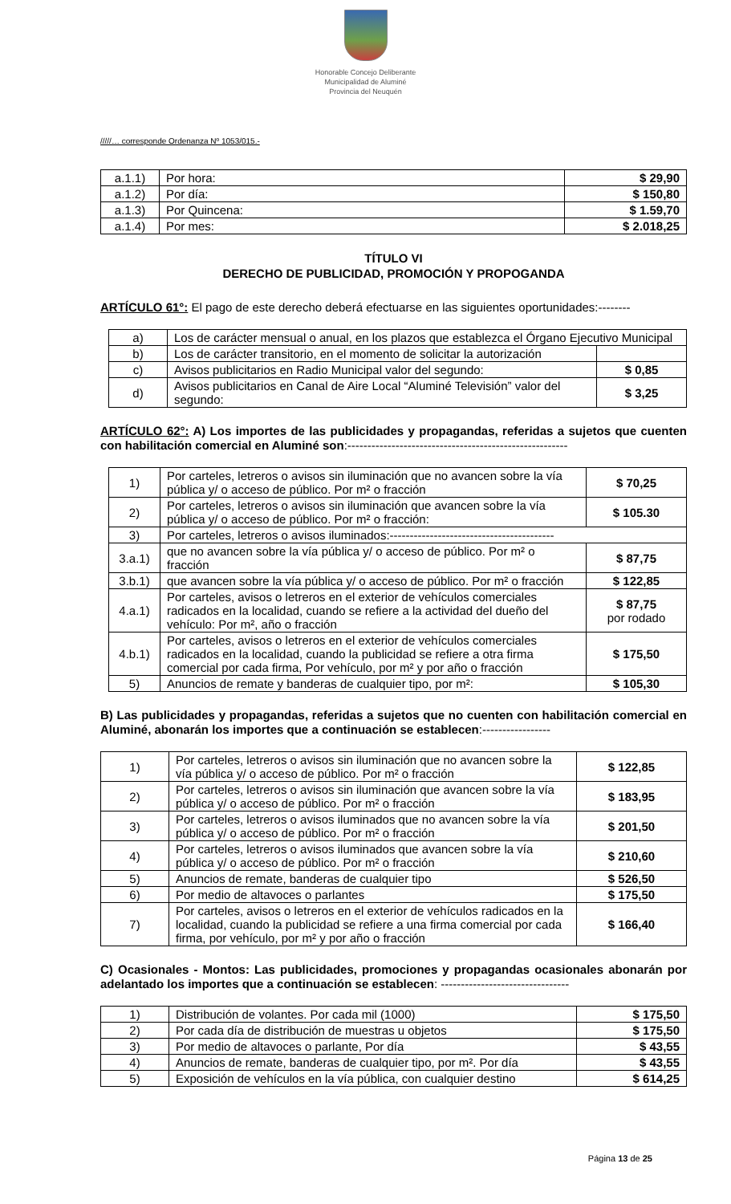Honorable Concejo Deliberante
Municipalidad de Aluminé
Provincia del Neuquén
/////… corresponde Ordenanza Nº 1053/015.-
| a.1.1) | Por hora: | $ 29,90 |
| a.1.2) | Por día: | $ 150,80 |
| a.1.3) | Por Quincena: | $ 1.59,70 |
| a.1.4) | Por mes: | $ 2.018,25 |
TÍTULO VI
DERECHO DE PUBLICIDAD, PROMOCIÓN Y PROPOGANDA
ARTÍCULO 61°: El pago de este derecho deberá efectuarse en las siguientes oportunidades:--------
| a) | Los de carácter mensual o anual, en los plazos que establezca el Órgano Ejecutivo Municipal | |
| b) | Los de carácter transitorio, en el momento de solicitar la autorización | |
| c) | Avisos publicitarios en Radio Municipal valor del segundo: | $ 0,85 |
| d) | Avisos publicitarios en Canal de Aire Local “Aluminé Televisión” valor del segundo: | $ 3,25 |
ARTÍCULO 62°: A) Los importes de las publicidades y propagandas, referidas a sujetos que cuenten con habilitación comercial en Aluminé son:-------------------------------------------------------
| 1) | Por carteles, letreros o avisos sin iluminación que no avancen sobre la vía pública y/ o acceso de público. Por m² o fracción | $ 70,25 |
| 2) | Por carteles, letreros o avisos sin iluminación que avancen sobre la vía pública y/ o acceso de público. Por m² o fracción: | $ 105.30 |
| 3) | Por carteles, letreros o avisos iluminados:----------------------------------------- | |
| 3.a.1) | que no avancen sobre la vía pública y/ o acceso de público. Por m² o fracción | $ 87,75 |
| 3.b.1) | que avancen sobre la vía pública y/ o acceso de público. Por m² o fracción | $ 122,85 |
| 4.a.1) | Por carteles, avisos o letreros en el exterior de vehículos comerciales radicados en la localidad, cuando se refiere a la actividad del dueño del vehículo: Por m², año o fracción | $ 87,75 por rodado |
| 4.b.1) | Por carteles, avisos o letreros en el exterior de vehículos comerciales radicados en la localidad, cuando la publicidad se refiere a otra firma comercial por cada firma, Por vehículo, por m² y por año o fracción | $ 175,50 |
| 5) | Anuncios de remate y banderas de cualquier tipo, por m²: | $ 105,30 |
B) Las publicidades y propagandas, referidas a sujetos que no cuenten con habilitación comercial en Aluminé, abonarán los importes que a continuación se establecen:-----------------
| 1) | Por carteles, letreros o avisos sin iluminación que no avancen sobre la vía pública y/ o acceso de público. Por m² o fracción | $ 122,85 |
| 2) | Por carteles, letreros o avisos sin iluminación que avancen sobre la vía pública y/ o acceso de público. Por m² o fracción | $ 183,95 |
| 3) | Por carteles, letreros o avisos iluminados que no avancen sobre la vía pública y/ o acceso de público. Por m² o fracción | $ 201,50 |
| 4) | Por carteles, letreros o avisos iluminados que avancen sobre la vía pública y/ o acceso de público. Por m² o fracción | $ 210,60 |
| 5) | Anuncios de remate, banderas de cualquier tipo | $ 526,50 |
| 6) | Por medio de altavoces o parlantes | $ 175,50 |
| 7) | Por carteles, avisos o letreros en el exterior de vehículos radicados en la localidad, cuando la publicidad se refiere a una firma comercial por cada firma, por vehículo, por m² y por año o fracción | $ 166,40 |
C) Ocasionales - Montos: Las publicidades, promociones y propagandas ocasionales abonarán por adelantado los importes que a continuación se establecen: --------------------------------
| 1) | Distribución de volantes. Por cada mil (1000) | $ 175,50 |
| 2) | Por cada día de distribución de muestras u objetos | $ 175,50 |
| 3) | Por medio de altavoces o parlante, Por día | $ 43,55 |
| 4) | Anuncios de remate, banderas de cualquier tipo, por m². Por día | $ 43,55 |
| 5) | Exposición de vehículos en la vía pública, con cualquier destino | $ 614,25 |
Página 13 de 25